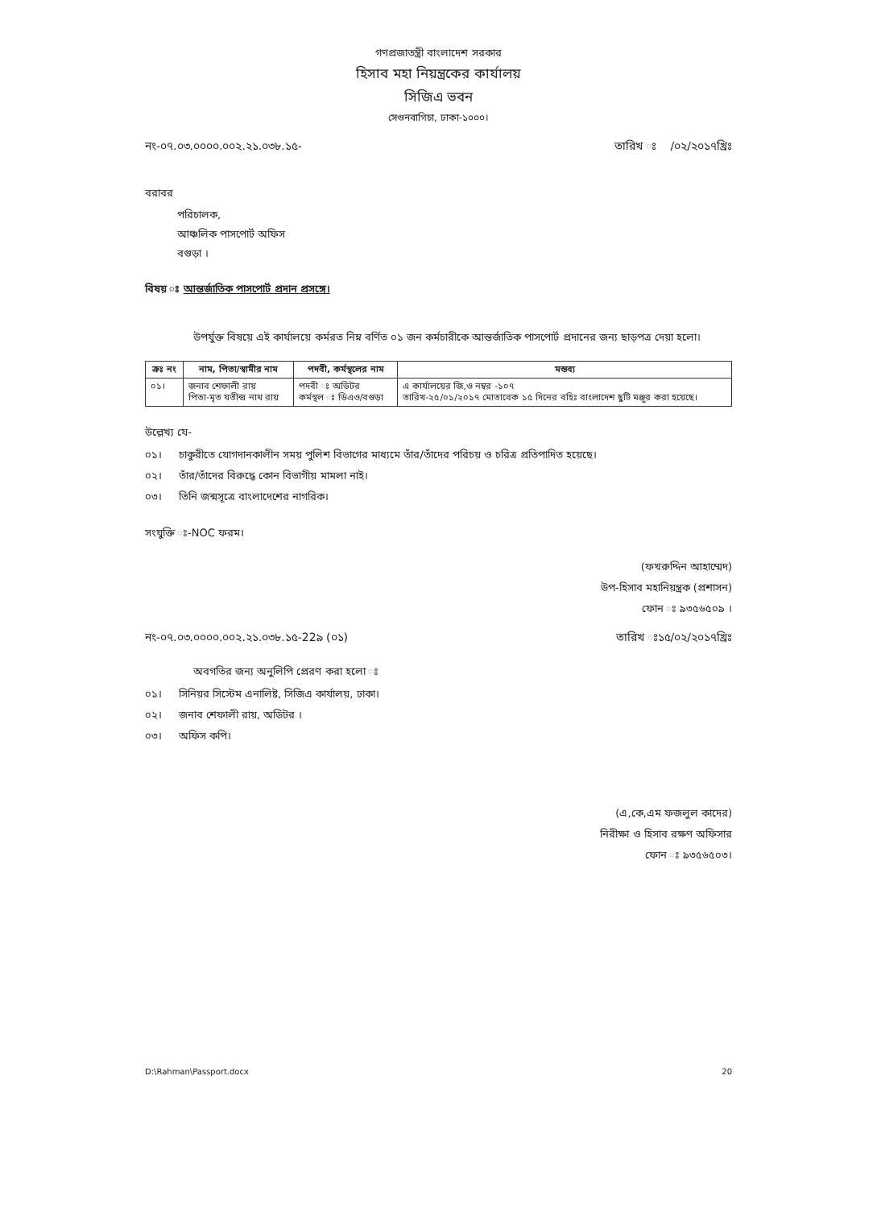গণপ্রজাতন্ত্রী বাংলাদেশ সরকার
হিসাব মহা নিয়ন্ত্রকের কার্যালয়
সিজিএ ভবন
সেগুনবাগিচা, ঢাকা-১০০০।
নং-০৭.০৩.০০০০.০০২.২১.০৩৮.১৫- তারিখ ঃ /০২/২০১৭খ্রিঃ
বরাবর
পরিচালক,
আঞ্চলিক পাসপোর্ট অফিস
বগুড়া ।
বিষয় ঃ আন্তর্জাতিক পাসপোর্ট প্রদান প্রসঙ্গে।
উপর্যুক্ত বিষয়ে এই কার্যালয়ে কর্মরত নিম্ন বর্ণিত ০১ জন কর্মচারীকে আন্তর্জাতিক পাসপোর্ট প্রদানের জন্য ছাড়পত্র দেয়া হলো।
| ক্রঃ নং | নাম, পিতা/স্বামীর নাম | পদবী, কর্মস্থলের নাম | মন্তব্য |
| --- | --- | --- | --- |
| ০১। | জনাব শেফালী রায় পিতা-মৃত যতীন্দ্র নাথ রায় | পদবী ঃ অডিটর কর্মস্থল ঃ ডিএও/বগুড়া | এ কার্যালয়ের জি,ও নম্বর -১০৭ তারিখ-২৫/০১/২০১৭ মোতাবেক ১৫ দিনের বহিঃ বাংলাদেশ ছুটি মঞ্জুর করা হয়েছে। |
উল্লেখ্য যে-
০১। চাকুরীতে যোগদানকালীন সময় পুলিশ বিভাগের মাধ্যমে তাঁর/তাঁদের পরিচয় ও চরিত্র প্রতিপাদিত হয়েছে।
০২। তাঁর/তাঁদের বিরুদ্ধে কোন বিভাগীয় মামলা নাই।
০৩। তিনি জন্মসূত্রে বাংলাদেশের নাগরিক।
সংযুক্তি ঃ-NOC ফরম।
(ফখরুদ্দিন আহাম্মেদ)
উপ-হিসাব মহানিয়ন্ত্রক (প্রশাসন)
ফোন ঃ ৯৩৫৬৫০৯ ।
নং-০৭.০৩.০০০০.০০২.২১.০৩৮.১৫-22৯ (০১) তারিখ ঃ১৫/০২/২০১৭খ্রিঃ
অবগতির জন্য অনুলিপি প্রেরণ করা হলো ঃ
০১। সিনিয়র সিস্টেম এনালিষ্ট, সিজিএ কার্যালয়, ঢাকা।
০২। জনাব শেফালী রায়, অডিটর ।
০৩। অফিস কপি।
(এ,কে,এম ফজলুল কাদের)
নিরীক্ষা ও হিসাব রক্ষণ অফিসার
ফোন ঃ ৯৩৫৬৫০৩।
D:\Rahman\Passport.docx 20